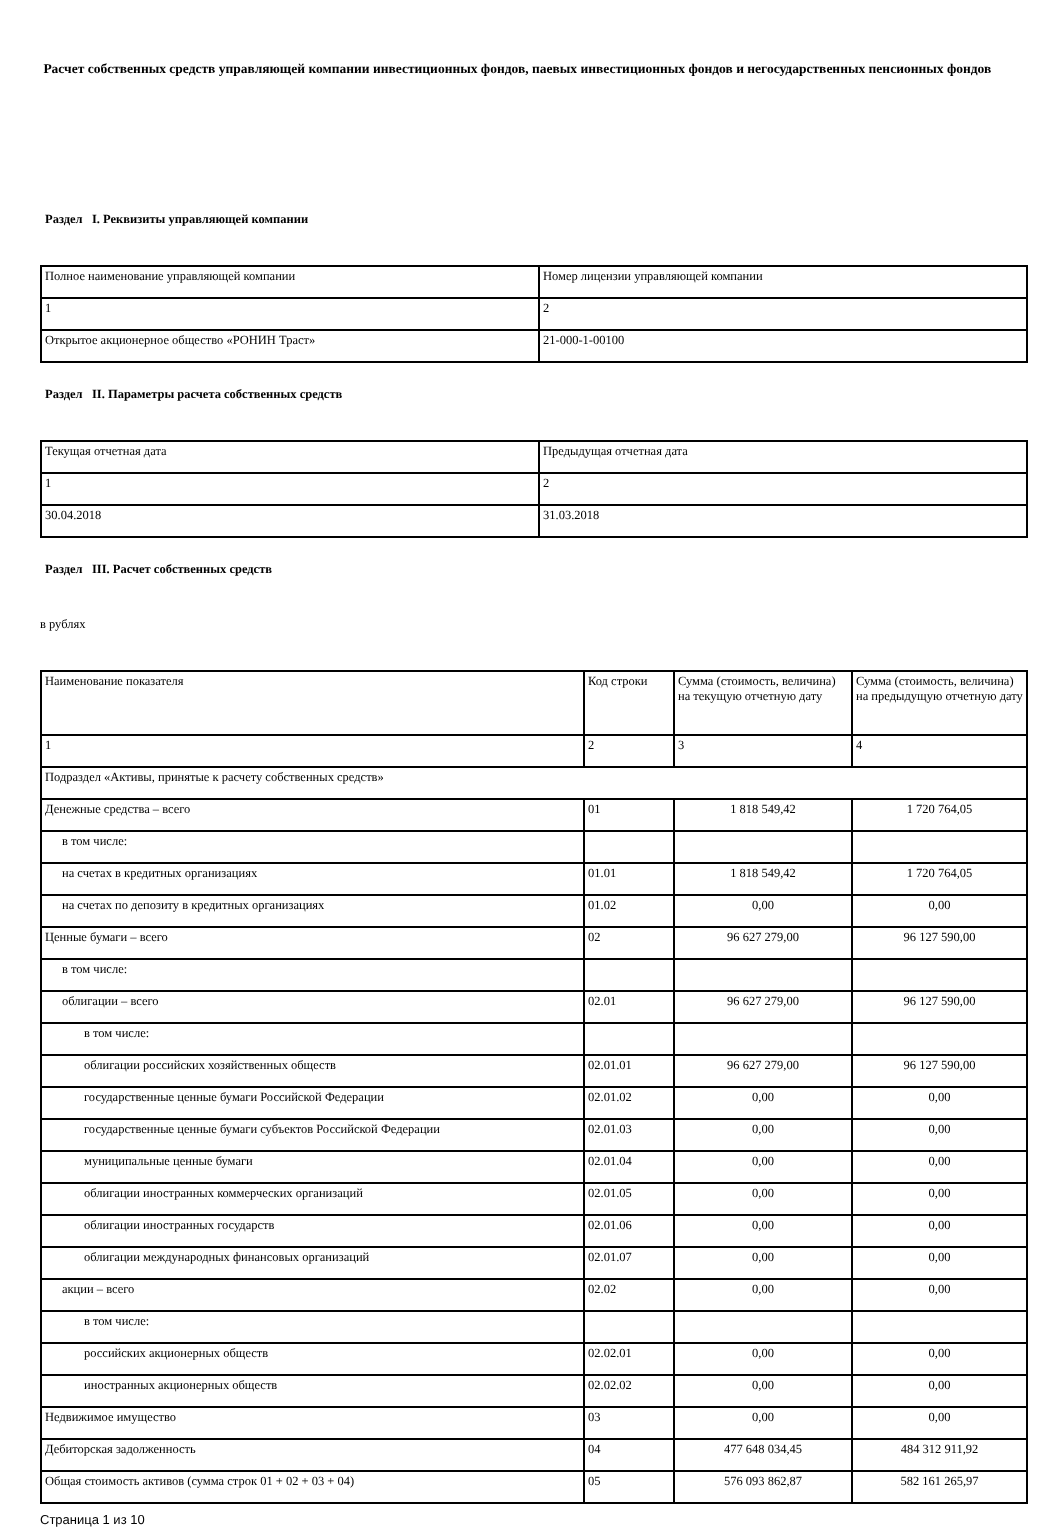Расчет собственных средств управляющей компании инвестиционных фондов, паевых инвестиционных фондов и негосударственных пенсионных фондов
Раздел I. Реквизиты управляющей компании
| Полное наименование управляющей компании | Номер лицензии управляющей компании |
| 1 | 2 |
| Открытое акционерное общество «РОНИН Траст» | 21-000-1-00100 |
Раздел II. Параметры расчета собственных средств
| Текущая отчетная дата | Предыдущая отчетная дата |
| 1 | 2 |
| 30.04.2018 | 31.03.2018 |
Раздел III. Расчет собственных средств
в рублях
| Наименование показателя | Код строки | Сумма (стоимость, величина) на текущую отчетную дату | Сумма (стоимость, величина) на предыдущую отчетную дату |
| 1 | 2 | 3 | 4 |
| Подраздел «Активы, принятые к расчету собственных средств» | | | |
| Денежные средства – всего | 01 | 1 818 549,42 | 1 720 764,05 |
| в том числе: | | | |
| на счетах в кредитных организациях | 01.01 | 1 818 549,42 | 1 720 764,05 |
| на счетах по депозиту в кредитных организациях | 01.02 | 0,00 | 0,00 |
| Ценные бумаги – всего | 02 | 96 627 279,00 | 96 127 590,00 |
| в том числе: | | | |
| облигации – всего | 02.01 | 96 627 279,00 | 96 127 590,00 |
| в том числе: | | | |
| облигации российских хозяйственных обществ | 02.01.01 | 96 627 279,00 | 96 127 590,00 |
| государственные ценные бумаги Российской Федерации | 02.01.02 | 0,00 | 0,00 |
| государственные ценные бумаги субъектов Российской Федерации | 02.01.03 | 0,00 | 0,00 |
| муниципальные ценные бумаги | 02.01.04 | 0,00 | 0,00 |
| облигации иностранных коммерческих организаций | 02.01.05 | 0,00 | 0,00 |
| облигации иностранных государств | 02.01.06 | 0,00 | 0,00 |
| облигации международных финансовых организаций | 02.01.07 | 0,00 | 0,00 |
| акции – всего | 02.02 | 0,00 | 0,00 |
| в том числе: | | | |
| российских акционерных обществ | 02.02.01 | 0,00 | 0,00 |
| иностранных акционерных обществ | 02.02.02 | 0,00 | 0,00 |
| Недвижимое имущество | 03 | 0,00 | 0,00 |
| Дебиторская задолженность | 04 | 477 648 034,45 | 484 312 911,92 |
| Общая стоимость активов (сумма строк 01 + 02 + 03 + 04) | 05 | 576 093 862,87 | 582 161 265,97 |
Страница 1 из 10